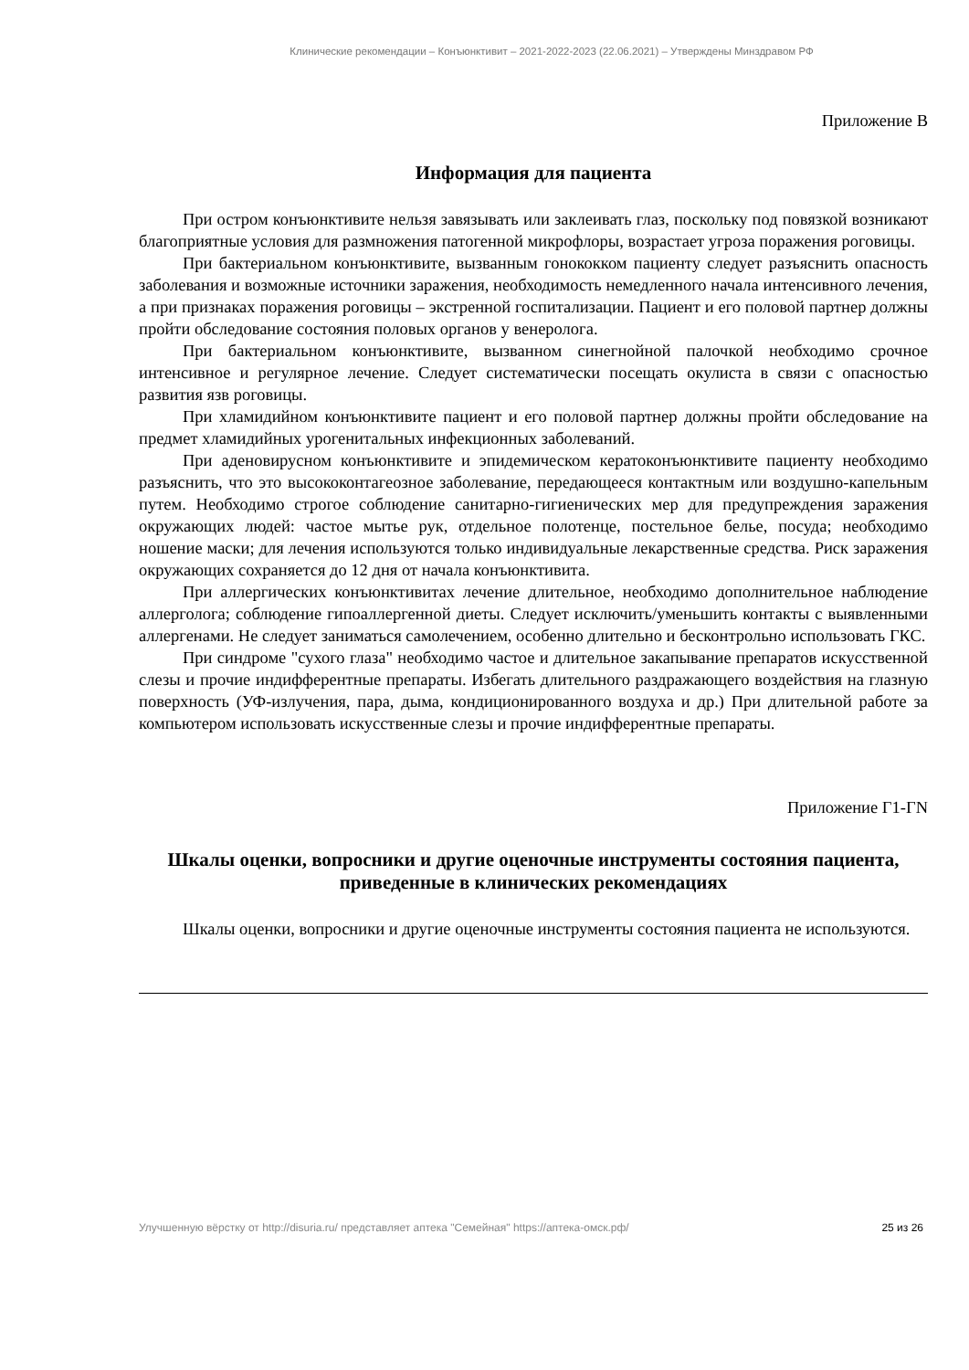Клинические рекомендации – Конъюнктивит – 2021-2022-2023 (22.06.2021) – Утверждены Минздравом РФ
Приложение В
Информация для пациента
При остром конъюнктивите нельзя завязывать или заклеивать глаз, поскольку под повязкой возникают благоприятные условия для размножения патогенной микрофлоры, возрастает угроза поражения роговицы.
При бактериальном конъюнктивите, вызванным гонококком пациенту следует разъяснить опасность заболевания и возможные источники заражения, необходимость немедленного начала интенсивного лечения, а при признаках поражения роговицы – экстренной госпитализации. Пациент и его половой партнер должны пройти обследование состояния половых органов у венеролога.
При бактериальном конъюнктивите, вызванном синегнойной палочкой необходимо срочное интенсивное и регулярное лечение. Следует систематически посещать окулиста в связи с опасностью развития язв роговицы.
При хламидийном конъюнктивите пациент и его половой партнер должны пройти обследование на предмет хламидийных урогенитальных инфекционных заболеваний.
При аденовирусном конъюнктивите и эпидемическом кератоконъюнктивите пациенту необходимо разъяснить, что это высококонтагеозное заболевание, передающееся контактным или воздушно-капельным путем. Необходимо строгое соблюдение санитарно-гигиенических мер для предупреждения заражения окружающих людей: частое мытье рук, отдельное полотенце, постельное белье, посуда; необходимо ношение маски; для лечения используются только индивидуальные лекарственные средства. Риск заражения окружающих сохраняется до 12 дня от начала конъюнктивита.
При аллергических конъюнктивитах лечение длительное, необходимо дополнительное наблюдение аллерголога; соблюдение гипоаллергенной диеты. Следует исключить/уменьшить контакты с выявленными аллергенами. Не следует заниматься самолечением, особенно длительно и бесконтрольно использовать ГКС.
При синдроме "сухого глаза" необходимо частое и длительное закапывание препаратов искусственной слезы и прочие индифферентные препараты. Избегать длительного раздражающего воздействия на глазную поверхность (УФ-излучения, пара, дыма, кондиционированного воздуха и др.) При длительной работе за компьютером использовать искусственные слезы и прочие индифферентные препараты.
Приложение Г1-ГN
Шкалы оценки, вопросники и другие оценочные инструменты состояния пациента, приведенные в клинических рекомендациях
Шкалы оценки, вопросники и другие оценочные инструменты состояния пациента не используются.
Улучшенную вёрстку от http://disuria.ru/ представляет аптека "Семейная" https://аптека-омск.рф/ 25 из 26